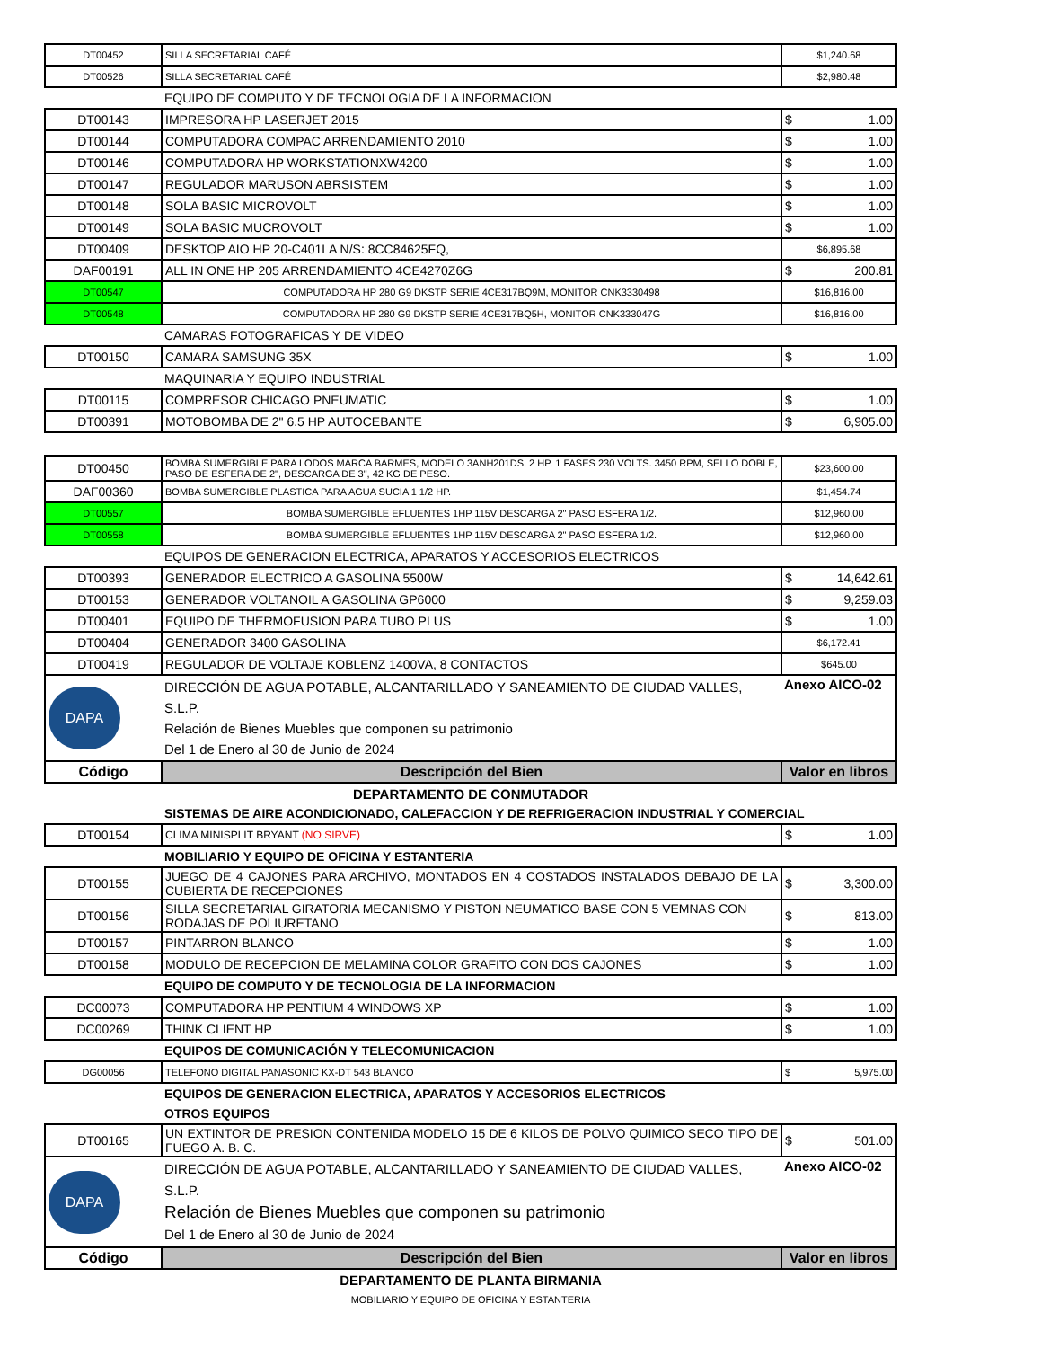| DT00452 | SILLA SECRETARIAL CAFÉ | $1,240.68 |
| DT00526 | SILLA SECRETARIAL CAFÉ | $2,980.48 |
| | EQUIPO DE COMPUTO Y DE TECNOLOGIA DE LA INFORMACION | |
| DT00143 | IMPRESORA HP LASERJET 2015 | $ 1.00 |
| DT00144 | COMPUTADORA COMPAC ARRENDAMIENTO 2010 | $ 1.00 |
| DT00146 | COMPUTADORA HP WORKSTATIONXW4200 | $ 1.00 |
| DT00147 | REGULADOR MARUSON ABRSISTEM | $ 1.00 |
| DT00148 | SOLA BASIC MICROVOLT | $ 1.00 |
| DT00149 | SOLA BASIC MUCROVOLT | $ 1.00 |
| DT00409 | DESKTOP AIO HP 20-C401LA N/S: 8CC84625FQ, | $6,895.68 |
| DAF00191 | ALL IN ONE HP 205 ARRENDAMIENTO 4CE4270Z6G | $ 200.81 |
| DT00547 | COMPUTADORA HP 280 G9 DKSTP SERIE 4CE317BQ9M, MONITOR CNK3330498 | $16,816.00 |
| DT00548 | COMPUTADORA HP 280 G9 DKSTP SERIE 4CE317BQ5H, MONITOR CNK333047G | $16,816.00 |
| | CAMARAS FOTOGRAFICAS Y DE VIDEO | |
| DT00150 | CAMARA SAMSUNG 35X | $ 1.00 |
| | MAQUINARIA Y EQUIPO INDUSTRIAL | |
| DT00115 | COMPRESOR CHICAGO PNEUMATIC | $ 1.00 |
| DT00391 | MOTOBOMBA DE 2" 6.5 HP AUTOCEBANTE | $ 6,905.00 |
| DT00450 | BOMBA SUMERGIBLE PARA LODOS MARCA BARMES, MODELO 3ANH201DS, 2 HP, 1 FASES 230 VOLTS. 3450 RPM, SELLO DOBLE, PASO DE ESFERA DE 2", DESCARGA DE 3", 42 KG DE PESO. | $23,600.00 |
| DAF00360 | BOMBA SUMERGIBLE PLASTICA PARA AGUA SUCIA 1 1/2 HP. | $1,454.74 |
| DT00557 | BOMBA SUMERGIBLE EFLUENTES 1HP 115V DESCARGA 2" PASO ESFERA 1/2. | $12,960.00 |
| DT00558 | BOMBA SUMERGIBLE EFLUENTES 1HP 115V DESCARGA 2" PASO ESFERA 1/2. | $12,960.00 |
| | EQUIPOS DE GENERACION ELECTRICA, APARATOS Y ACCESORIOS ELECTRICOS | |
| DT00393 | GENERADOR ELECTRICO A GASOLINA 5500W | $ 14,642.61 |
| DT00153 | GENERADOR VOLTANOIL A GASOLINA GP6000 | $ 9,259.03 |
| DT00401 | EQUIPO DE THERMOFUSION PARA TUBO PLUS | $ 1.00 |
| DT00404 | GENERADOR 3400 GASOLINA | $6,172.41 |
| DT00419 | REGULADOR DE VOLTAJE KOBLENZ 1400VA, 8 CONTACTOS | $645.00 |
| DAPA | DIRECCIÓN DE AGUA POTABLE, ALCANTARILLADO Y SANEAMIENTO DE CIUDAD VALLES, S.L.P. Relación de Bienes Muebles que componen su patrimonio Del 1 de Enero al 30 de Junio de 2024 | Anexo AICO-02 |
| Código | Descripción del Bien | Valor en libros |
| DEPARTAMENTO DE CONMUTADOR | | |
| | SISTEMAS DE AIRE ACONDICIONADO, CALEFACCION Y DE REFRIGERACION INDUSTRIAL Y COMERCIAL | |
| DT00154 | CLIMA MINISPLIT BRYANT (NO SIRVE) | $ 1.00 |
| | MOBILIARIO Y EQUIPO DE OFICINA Y ESTANTERIA | |
| DT00155 | JUEGO DE 4 CAJONES PARA ARCHIVO, MONTADOS EN 4 COSTADOS INSTALADOS DEBAJO DE LA CUBIERTA DE RECEPCIONES | $ 3,300.00 |
| DT00156 | SILLA SECRETARIAL GIRATORIA MECANISMO Y PISTON NEUMATICO BASE CON 5 VEMNAS CON RODAJAS DE POLIURETANO | $ 813.00 |
| DT00157 | PINTARRON BLANCO | $ 1.00 |
| DT00158 | MODULO DE RECEPCION DE MELAMINA COLOR GRAFITO CON DOS CAJONES | $ 1.00 |
| | EQUIPO DE COMPUTO Y DE TECNOLOGIA DE LA INFORMACION | |
| DC00073 | COMPUTADORA HP PENTIUM 4 WINDOWS XP | $ 1.00 |
| DC00269 | THINK CLIENT HP | $ 1.00 |
| | EQUIPOS DE COMUNICACIÓN Y TELECOMUNICACION | |
| DG00056 | TELEFONO DIGITAL PANASONIC KX-DT 543 BLANCO | $ 5,975.00 |
| | EQUIPOS DE GENERACION ELECTRICA, APARATOS Y ACCESORIOS ELECTRICOS | |
| | OTROS EQUIPOS | |
| DT00165 | UN EXTINTOR DE PRESION CONTENIDA MODELO 15 DE 6 KILOS DE POLVO QUIMICO SECO TIPO DE FUEGO A. B. C. | $ 501.00 |
| DAPA | DIRECCIÓN DE AGUA POTABLE, ALCANTARILLADO Y SANEAMIENTO DE CIUDAD VALLES, S.L.P. Relación de Bienes Muebles que componen su patrimonio Del 1 de Enero al 30 de Junio de 2024 | Anexo AICO-02 |
| Código | Descripción del Bien | Valor en libros |
| DEPARTAMENTO DE PLANTA BIRMANIA | | |
| MOBILIARIO Y EQUIPO DE OFICINA Y ESTANTERIA | | |